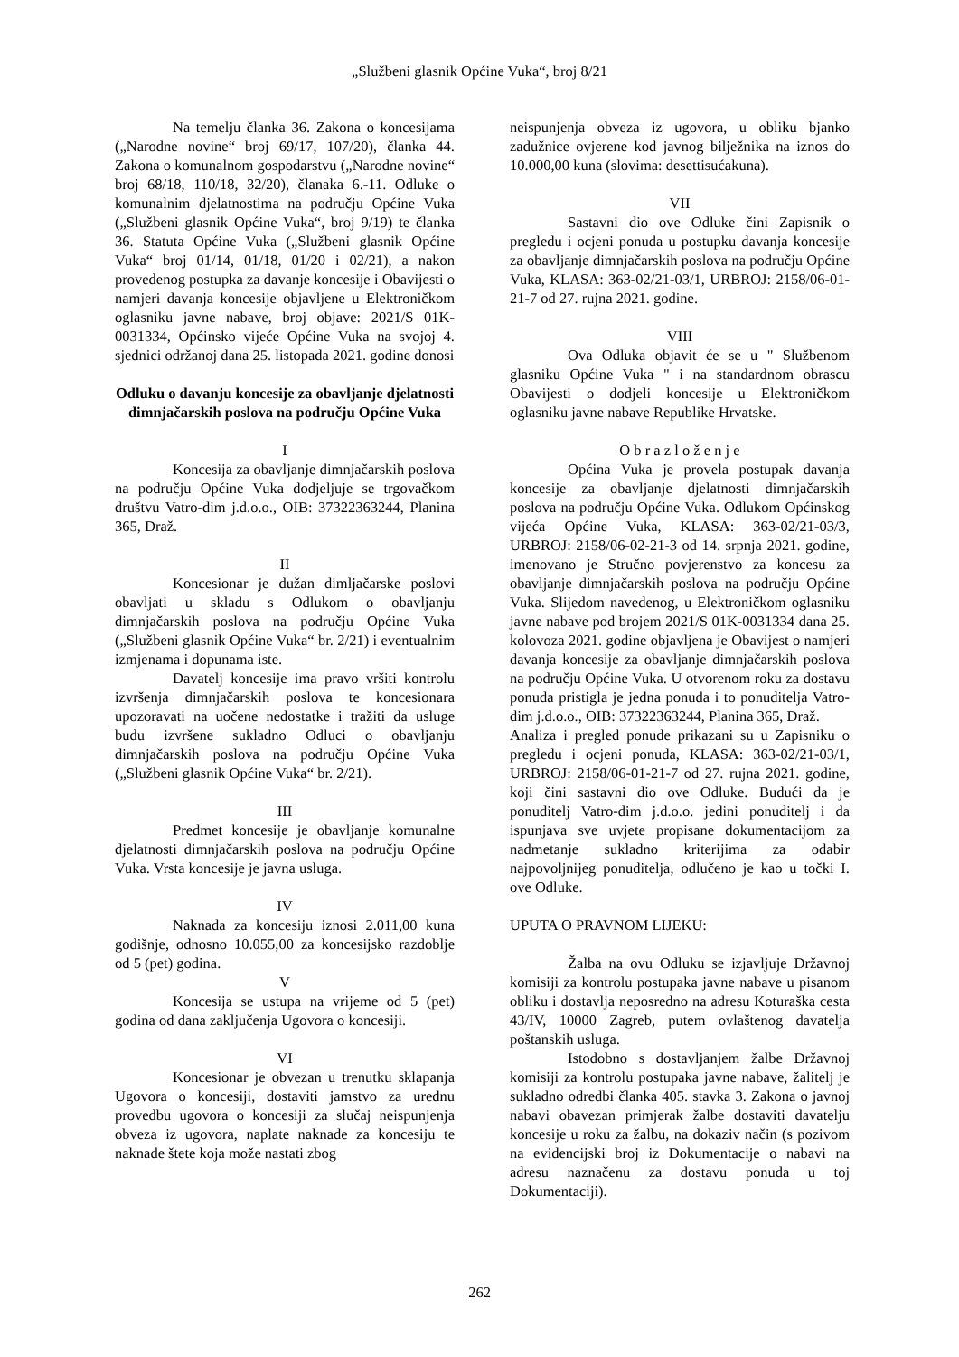„Službeni glasnik Općine Vuka“, broj 8/21
Na temelju članka 36. Zakona o koncesijama („Narodne novine“ broj 69/17, 107/20), članka 44. Zakona o komunalnom gospodarstvu („Narodne novine“ broj 68/18, 110/18, 32/20), članaka 6.-11. Odluke o komunalnim djelatnostima na području Općine Vuka („Službeni glasnik Općine Vuka“, broj 9/19) te članka 36. Statuta Općine Vuka („Službeni glasnik Općine Vuka“ broj 01/14, 01/18, 01/20 i 02/21), a nakon provedenog postupka za davanje koncesije i Obavijesti o namjeri davanja koncesije objavljene u Elektroničkom oglasniku javne nabave, broj objave: 2021/S 01K-0031334, Općinsko vijeće Općine Vuka na svojoj 4. sjednici održanoj dana 25. listopada 2021. godine donosi
Odluku o davanju koncesije za obavljanje djelatnosti dimnjačarskih poslova na području Općine Vuka
I
Koncesija za obavljanje dimnjačarskih poslova na području Općine Vuka dodjeljuje se trgovačkom društvu Vatro-dim j.d.o.o., OIB: 37322363244, Planina 365, Draž.
II
Koncesionar je dužan dimljačarske poslovi obavljati u skladu s Odlukom o obavljanju dimnjačarskih poslova na području Općine Vuka („Službeni glasnik Općine Vuka“ br. 2/21) i eventualnim izmjenama i dopunama iste.
Davatelj koncesije ima pravo vršiti kontrolu izvršenja dimnjačarskih poslova te koncesionara upozoravati na uočene nedostatke i tražiti da usluge budu izvršene sukladno Odluci o obavljanju dimnjačarskih poslova na području Općine Vuka („Službeni glasnik Općine Vuka“ br. 2/21).
III
Predmet koncesije je obavljanje komunalne djelatnosti dimnjačarskih poslova na području Općine Vuka. Vrsta koncesije je javna usluga.
IV
Naknada za koncesiju iznosi 2.011,00 kuna godišnje, odnosno 10.055,00 za koncesijsko razdoblje od 5 (pet) godina.
V
Koncesija se ustupa na vrijeme od 5 (pet) godina od dana zaključenja Ugovora o koncesiji.
VI
Koncesionar je obvezan u trenutku sklapanja Ugovora o koncesiji, dostaviti jamstvo za urednu provedbu ugovora o koncesiji za slučaj neispunjenja obveza iz ugovora, naplate naknade za koncesiju te naknade štete koja može nastati zbog
neispunjenja obveza iz ugovora, u obliku bjanko zadužnice ovjerene kod javnog bilježnika na iznos do 10.000,00 kuna (slovima: desettisućakuna).
VII
Sastavni dio ove Odluke čini Zapisnik o pregledu i ocjeni ponuda u postupku davanja koncesije za obavljanje dimnjačarskih poslova na području Općine Vuka, KLASA: 363-02/21-03/1, URBROJ: 2158/06-01-21-7 od 27. rujna 2021. godine.
VIII
Ova Odluka objavit će se u " Službenom glasniku Općine Vuka " i na standardnom obrascu Obavijesti o dodjeli koncesije u Elektroničkom oglasniku javne nabave Republike Hrvatske.
O b r a z l o ž e n j e
Općina Vuka je provela postupak davanja koncesije za obavljanje djelatnosti dimnjačarskih poslova na području Općine Vuka. Odlukom Općinskog vijeća Općine Vuka, KLASA: 363-02/21-03/3, URBROJ: 2158/06-02-21-3 od 14. srpnja 2021. godine, imenovano je Stručno povjerenstvo za koncesu za obavljanje dimnjačarskih poslova na području Općine Vuka. Slijedom navedenog, u Elektroničkom oglasniku javne nabave pod brojem 2021/S 01K-0031334 dana 25. kolovoza 2021. godine objavljena je Obavijest o namjeri davanja koncesije za obavljanje dimnjačarskih poslova na području Općine Vuka. U otvorenom roku za dostavu ponuda pristigla je jedna ponuda i to ponuditelja Vatro-dim j.d.o.o., OIB: 37322363244, Planina 365, Draž.
Analiza i pregled ponude prikazani su u Zapisniku o pregledu i ocjeni ponuda, KLASA: 363-02/21-03/1, URBROJ: 2158/06-01-21-7 od 27. rujna 2021. godine, koji čini sastavni dio ove Odluke. Budući da je ponuditelj Vatro-dim j.d.o.o. jedini ponuditelj i da ispunjava sve uvjete propisane dokumentacijom za nadmetanje sukladno kriterijima za odabir najpovoljnijeg ponuditelja, odlučeno je kao u točki I. ove Odluke.
UPUTA O PRAVNOM LIJEKU:
Žalba na ovu Odluku se izjavljuje Državnoj komisiji za kontrolu postupaka javne nabave u pisanom obliku i dostavlja neposredno na adresu Koturaška cesta 43/IV, 10000 Zagreb, putem ovlaštenog davatelja poštanskih usluga.
Istodobno s dostavljanjem žalbe Državnoj komisiji za kontrolu postupaka javne nabave, žalitelj je sukladno odredbi članka 405. stavka 3. Zakona o javnoj nabavi obavezan primjerak žalbe dostaviti davatelju koncesije u roku za žalbu, na dokaziv način (s pozivom na evidencijski broj iz Dokumentacije o nabavi na adresu naznačenu za dostavu ponuda u toj Dokumentaciji).
262